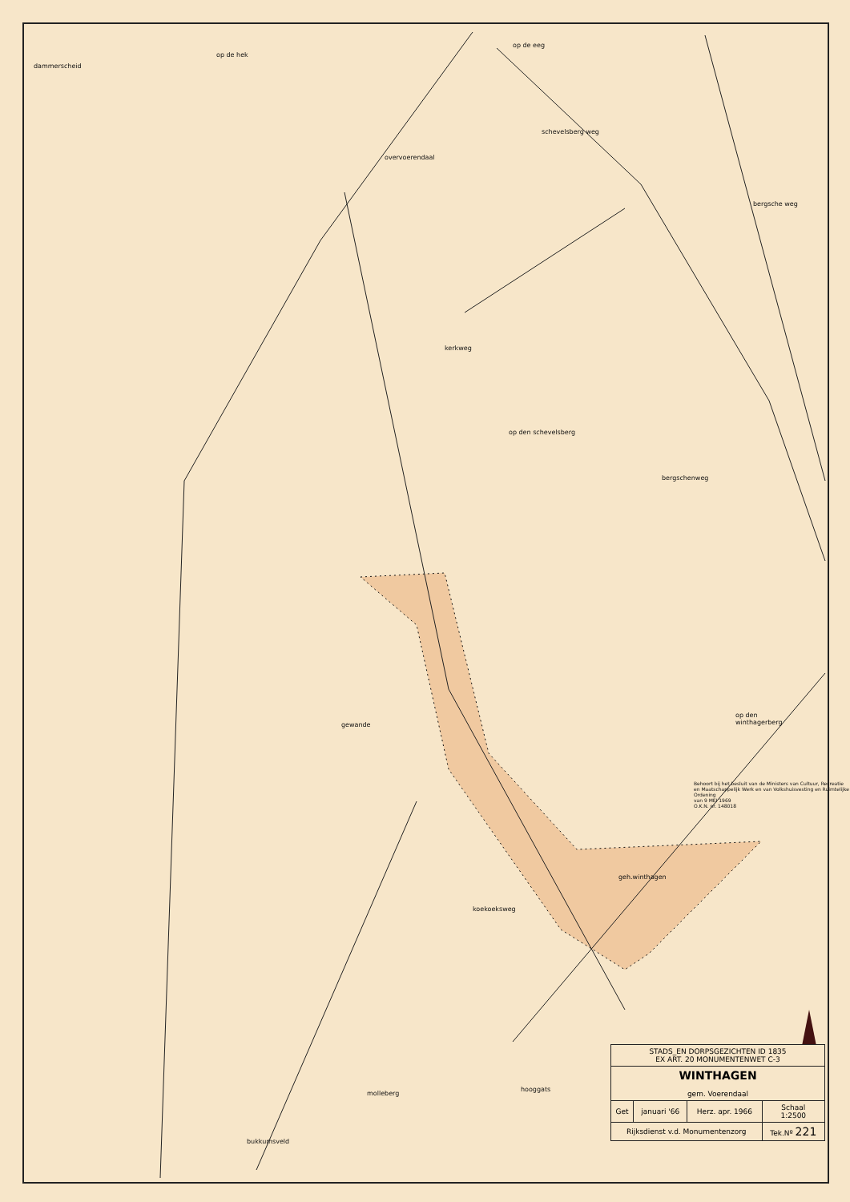dammerscheid
op de hek
op de eeg
overvoerendaal
schevelsberg weg
bergsche weg
kerkweg
op den schevelsberg
bergschenweg
gewande
op den
winthagerberg
Behoort bij het besluit van de Ministers van Cultuur, Recreatie en Maatschappelijk Werk en van Volkshuisvesting en Ruimtelijke Ordening
van 9 MEI 1969
O.K.N. nr. 148018
geh.winthagen
koekoeksweg
hooggats
molleberg
bukkumsveld
| STADS_EN DORPSGEZICHTEN ID 1835 EX ART. 20 MONUMENTENWET C-3 | | | |
| WINTHAGEN gem. Voerendaal | | | |
| Get | januari '66 | Herz. apr. 1966 | Schaal 1:2500 |
| Rijksdienst v.d. Monumentenzorg | | | Tek.Nº 221 |